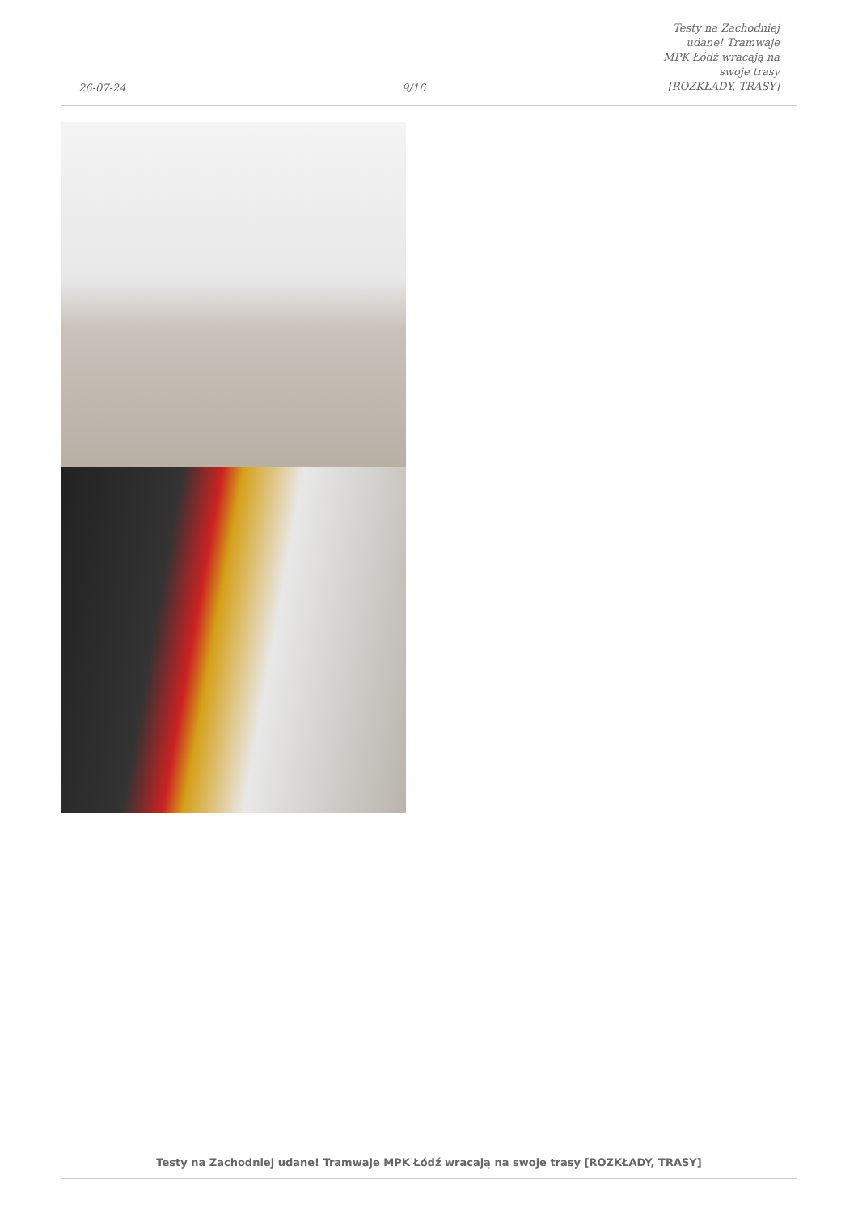26-07-24
9/16
Testy na Zachodniej udane! Tramwaje
MPK Łódź wracają na swoje trasy
[ROZKŁADY, TRASY]
Testy na Zachodniej udane! Tramwaje MPK Łódź wracają na swoje trasy [ROZKŁADY, TRASY]